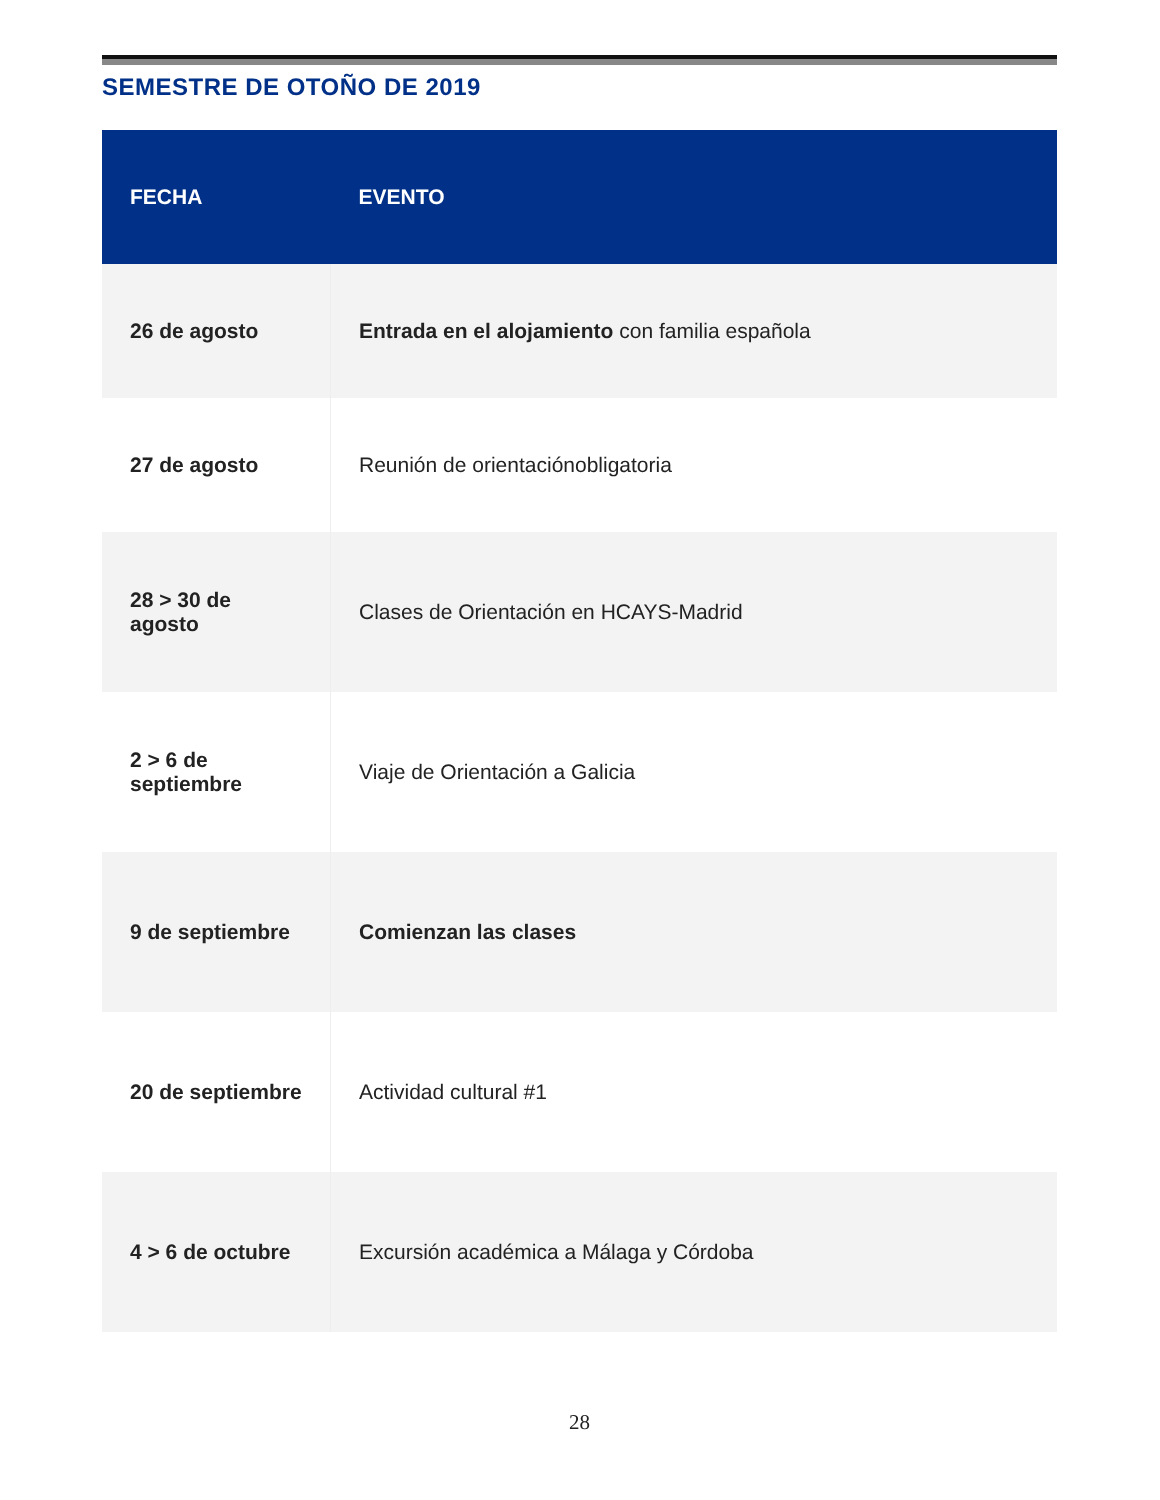SEMESTRE DE OTOÑO DE 2019
| FECHA | EVENTO |
| --- | --- |
| 26 de agosto | Entrada en el alojamiento con familia española |
| 27 de agosto | Reunión de orientaciónobligatoria |
| 28 > 30 de agosto | Clases de Orientación en HCAYS-Madrid |
| 2 > 6 de septiembre | Viaje de Orientación a Galicia |
| 9 de septiembre | Comienzan las clases |
| 20 de septiembre | Actividad cultural #1 |
| 4 > 6 de octubre | Excursión académica a Málaga y Córdoba |
28